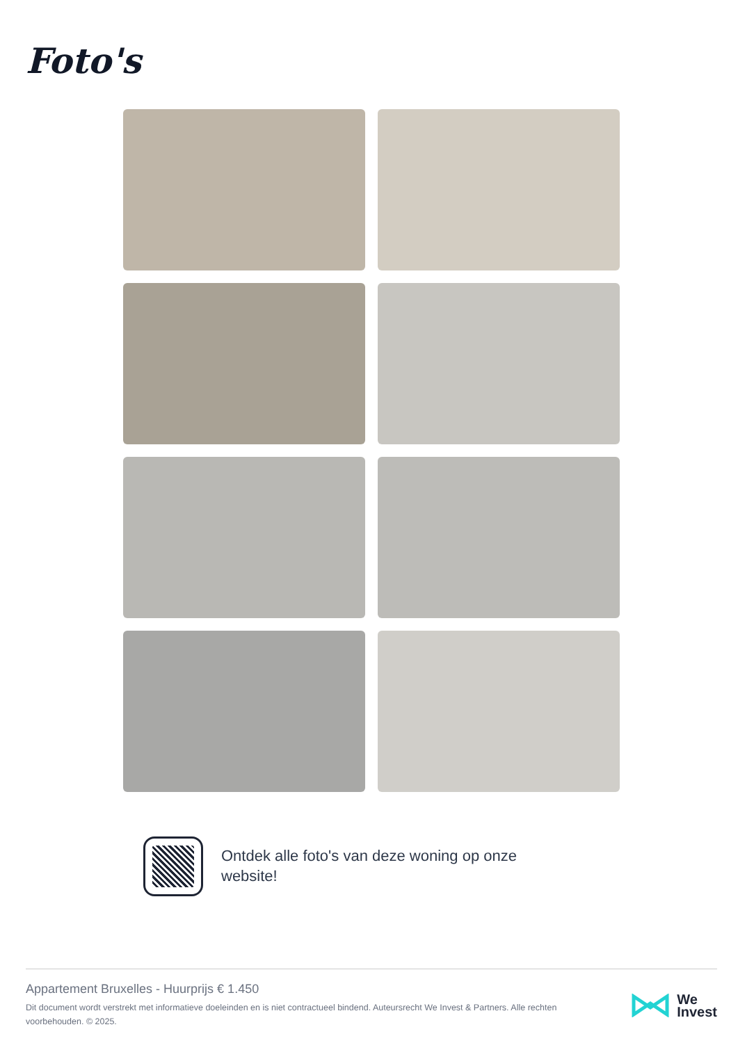Foto's
Ontdek alle foto's van deze woning op onze website!
Appartement Bruxelles - Huurprijs € 1.450
Dit document wordt verstrekt met informatieve doeleinden en is niet contractueel bindend. Auteursrecht We Invest & Partners. Alle rechten voorbehouden. © 2025.
We
Invest